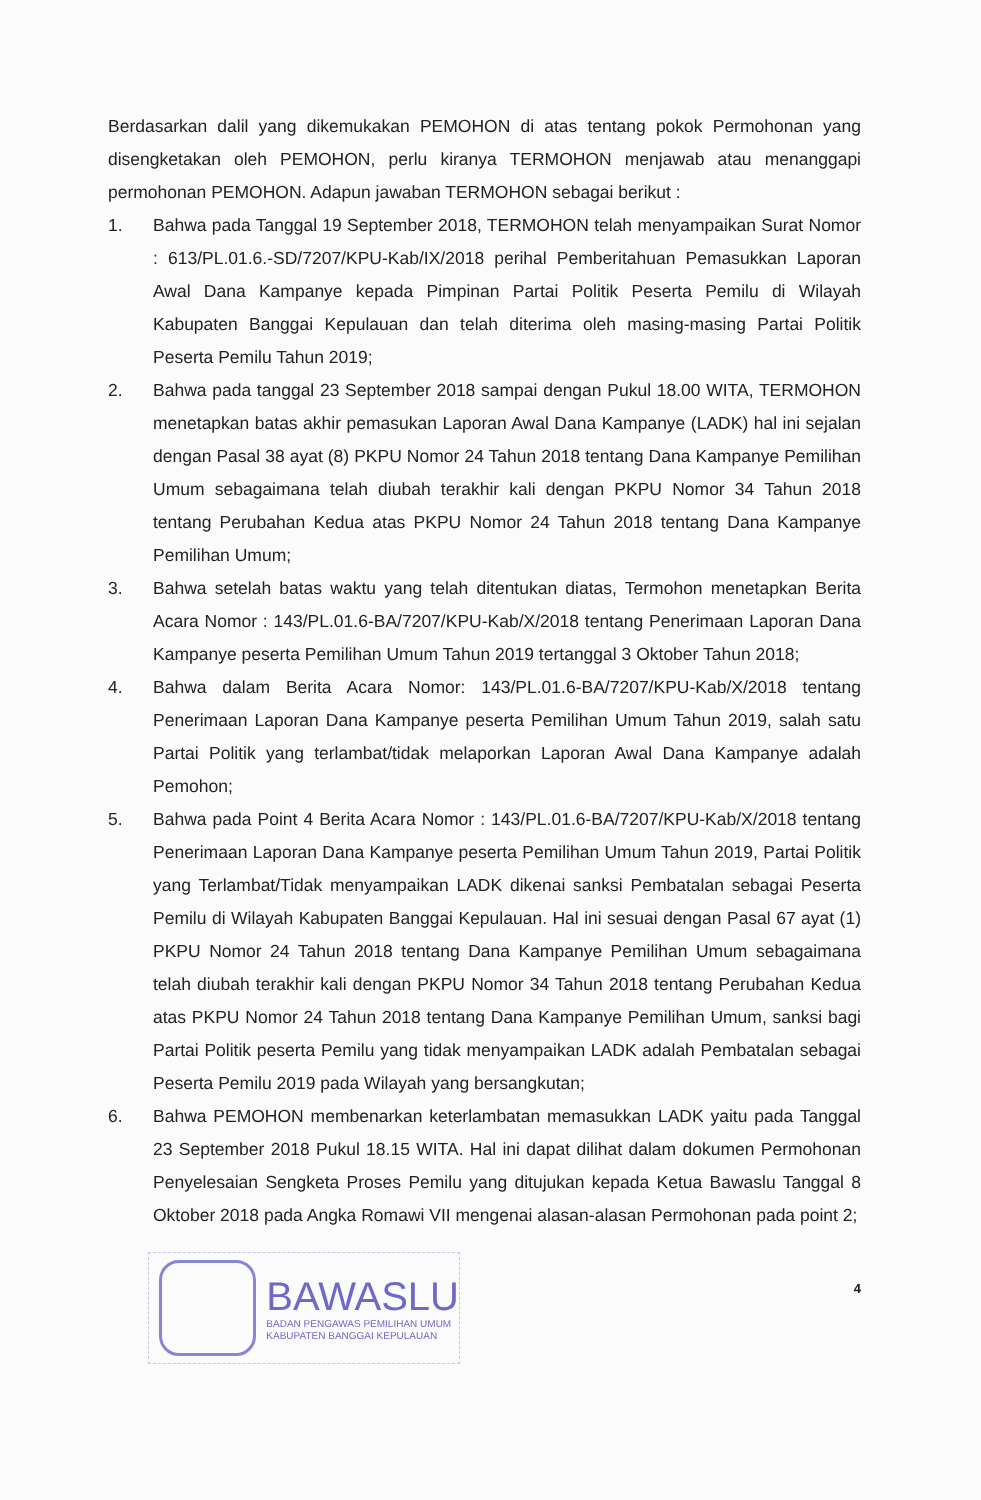Berdasarkan dalil yang dikemukakan PEMOHON di atas tentang pokok Permohonan yang disengketakan oleh PEMOHON, perlu kiranya TERMOHON menjawab atau menanggapi permohonan PEMOHON. Adapun jawaban TERMOHON sebagai berikut :
1. Bahwa pada Tanggal 19 September 2018, TERMOHON telah menyampaikan Surat Nomor : 613/PL.01.6.-SD/7207/KPU-Kab/IX/2018 perihal Pemberitahuan Pemasukkan Laporan Awal Dana Kampanye kepada Pimpinan Partai Politik Peserta Pemilu di Wilayah Kabupaten Banggai Kepulauan dan telah diterima oleh masing-masing Partai Politik Peserta Pemilu Tahun 2019;
2. Bahwa pada tanggal 23 September 2018 sampai dengan Pukul 18.00 WITA, TERMOHON menetapkan batas akhir pemasukan Laporan Awal Dana Kampanye (LADK) hal ini sejalan dengan Pasal 38 ayat (8) PKPU Nomor 24 Tahun 2018 tentang Dana Kampanye Pemilihan Umum sebagaimana telah diubah terakhir kali dengan PKPU Nomor 34 Tahun 2018 tentang Perubahan Kedua atas PKPU Nomor 24 Tahun 2018 tentang Dana Kampanye Pemilihan Umum;
3. Bahwa setelah batas waktu yang telah ditentukan diatas, Termohon menetapkan Berita Acara Nomor : 143/PL.01.6-BA/7207/KPU-Kab/X/2018 tentang Penerimaan Laporan Dana Kampanye peserta Pemilihan Umum Tahun 2019 tertanggal 3 Oktober Tahun 2018;
4. Bahwa dalam Berita Acara Nomor: 143/PL.01.6-BA/7207/KPU-Kab/X/2018 tentang Penerimaan Laporan Dana Kampanye peserta Pemilihan Umum Tahun 2019, salah satu Partai Politik yang terlambat/tidak melaporkan Laporan Awal Dana Kampanye adalah Pemohon;
5. Bahwa pada Point 4 Berita Acara Nomor : 143/PL.01.6-BA/7207/KPU-Kab/X/2018 tentang Penerimaan Laporan Dana Kampanye peserta Pemilihan Umum Tahun 2019, Partai Politik yang Terlambat/Tidak menyampaikan LADK dikenai sanksi Pembatalan sebagai Peserta Pemilu di Wilayah Kabupaten Banggai Kepulauan. Hal ini sesuai dengan Pasal 67 ayat (1) PKPU Nomor 24 Tahun 2018 tentang Dana Kampanye Pemilihan Umum sebagaimana telah diubah terakhir kali dengan PKPU Nomor 34 Tahun 2018 tentang Perubahan Kedua atas PKPU Nomor 24 Tahun 2018 tentang Dana Kampanye Pemilihan Umum, sanksi bagi Partai Politik peserta Pemilu yang tidak menyampaikan LADK adalah Pembatalan sebagai Peserta Pemilu 2019 pada Wilayah yang bersangkutan;
6. Bahwa PEMOHON membenarkan keterlambatan memasukkan LADK yaitu pada Tanggal 23 September 2018 Pukul 18.15 WITA. Hal ini dapat dilihat dalam dokumen Permohonan Penyelesaian Sengketa Proses Pemilu yang ditujukan kepada Ketua Bawaslu Tanggal 8 Oktober 2018 pada Angka Romawi VII mengenai alasan-alasan Permohonan pada point 2;
BAWASLU
BADAN PENGAWAS PEMILIHAN UMUM
KABUPATEN BANGGAI KEPULAUAN
4